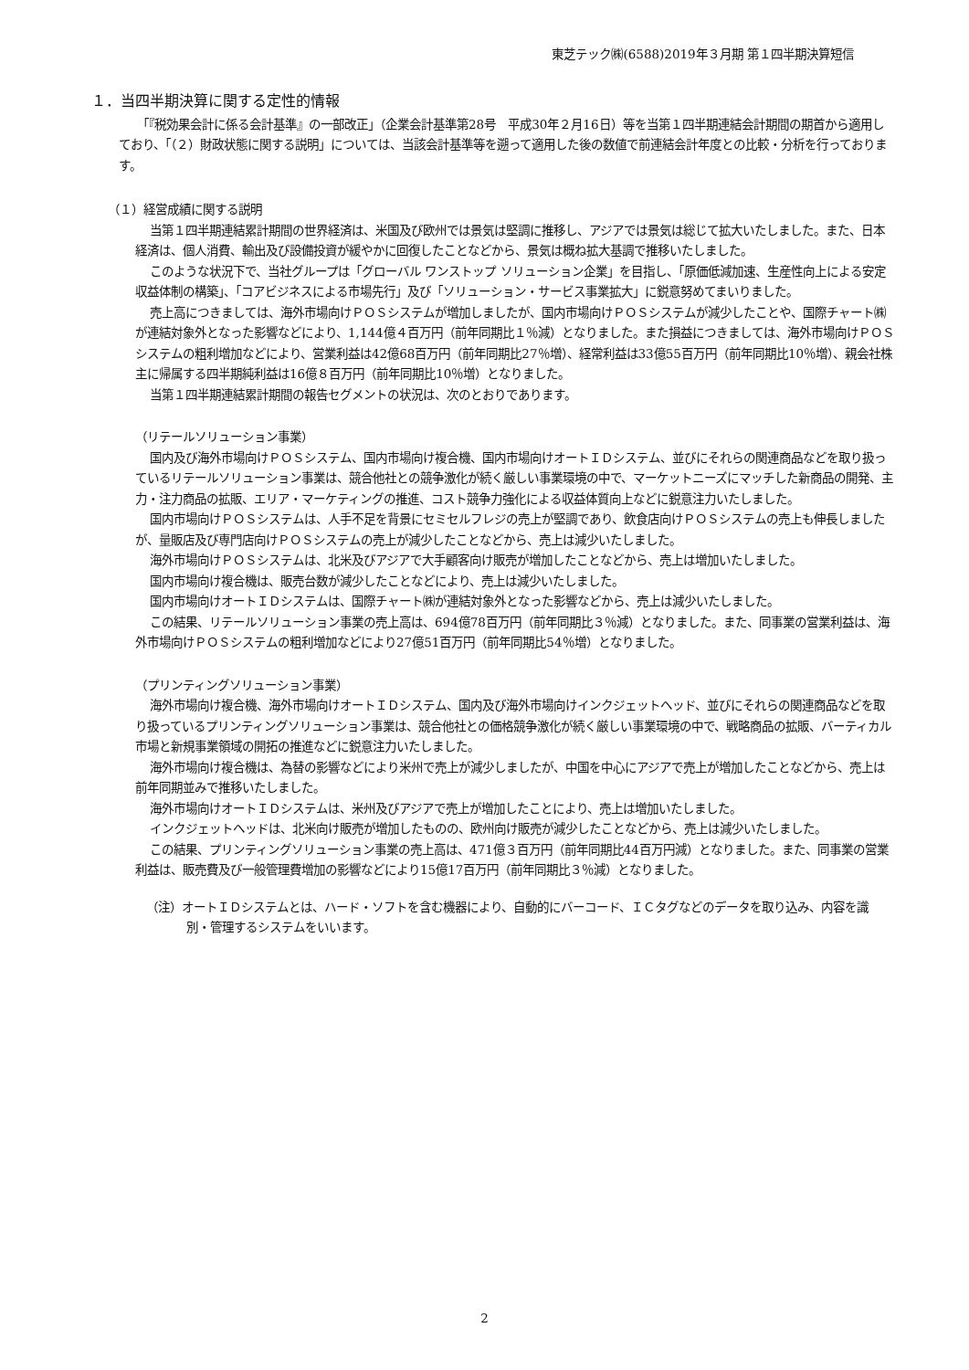東芝テック㈱(6588)2019年３月期 第１四半期決算短信
１．当四半期決算に関する定性的情報
「『税効果会計に係る会計基準』の一部改正」（企業会計基準第28号　平成30年２月16日）等を当第１四半期連結会計期間の期首から適用しており、「（２）財政状態に関する説明」については、当該会計基準等を遡って適用した後の数値で前連結会計年度との比較・分析を行っております。
（１）経営成績に関する説明
当第１四半期連結累計期間の世界経済は、米国及び欧州では景気は堅調に推移し、アジアでは景気は総じて拡大いたしました。また、日本経済は、個人消費、輸出及び設備投資が緩やかに回復したことなどから、景気は概ね拡大基調で推移いたしました。
このような状況下で、当社グループは「グローバル ワンストップ ソリューション企業」を目指し、「原価低減加速、生産性向上による安定収益体制の構築」、「コアビジネスによる市場先行」及び「ソリューション・サービス事業拡大」に鋭意努めてまいりました。
売上高につきましては、海外市場向けＰＯＳシステムが増加しましたが、国内市場向けＰＯＳシステムが減少したことや、国際チャート㈱が連結対象外となった影響などにより、1,144億４百万円（前年同期比１％減）となりました。また損益につきましては、海外市場向けＰＯＳシステムの粗利増加などにより、営業利益は42億68百万円（前年同期比27％増）、経常利益は33億55百万円（前年同期比10％増）、親会社株主に帰属する四半期純利益は16億８百万円（前年同期比10％増）となりました。
当第１四半期連結累計期間の報告セグメントの状況は、次のとおりであります。
（リテールソリューション事業）
国内及び海外市場向けＰＯＳシステム、国内市場向け複合機、国内市場向けオートＩＤシステム、並びにそれらの関連商品などを取り扱っているリテールソリューション事業は、競合他社との競争激化が続く厳しい事業環境の中で、マーケットニーズにマッチした新商品の開発、主力・注力商品の拡販、エリア・マーケティングの推進、コスト競争力強化による収益体質向上などに鋭意注力いたしました。
国内市場向けＰＯＳシステムは、人手不足を背景にセミセルフレジの売上が堅調であり、飲食店向けＰＯＳシステムの売上も伸長しましたが、量販店及び専門店向けＰＯＳシステムの売上が減少したことなどから、売上は減少いたしました。
海外市場向けＰＯＳシステムは、北米及びアジアで大手顧客向け販売が増加したことなどから、売上は増加いたしました。
国内市場向け複合機は、販売台数が減少したことなどにより、売上は減少いたしました。
国内市場向けオートＩＤシステムは、国際チャート㈱が連結対象外となった影響などから、売上は減少いたしました。
この結果、リテールソリューション事業の売上高は、694億78百万円（前年同期比３％減）となりました。また、同事業の営業利益は、海外市場向けＰＯＳシステムの粗利増加などにより27億51百万円（前年同期比54％増）となりました。
（プリンティングソリューション事業）
海外市場向け複合機、海外市場向けオートＩＤシステム、国内及び海外市場向けインクジェットヘッド、並びにそれらの関連商品などを取り扱っているプリンティングソリューション事業は、競合他社との価格競争激化が続く厳しい事業環境の中で、戦略商品の拡販、バーティカル市場と新規事業領域の開拓の推進などに鋭意注力いたしました。
海外市場向け複合機は、為替の影響などにより米州で売上が減少しましたが、中国を中心にアジアで売上が増加したことなどから、売上は前年同期並みで推移いたしました。
海外市場向けオートＩＤシステムは、米州及びアジアで売上が増加したことにより、売上は増加いたしました。
インクジェットヘッドは、北米向け販売が増加したものの、欧州向け販売が減少したことなどから、売上は減少いたしました。
この結果、プリンティングソリューション事業の売上高は、471億３百万円（前年同期比44百万円減）となりました。また、同事業の営業利益は、販売費及び一般管理費増加の影響などにより15億17百万円（前年同期比３％減）となりました。
（注）オートＩＤシステムとは、ハード・ソフトを含む機器により、自動的にバーコード、ＩＣタグなどのデータを取り込み、内容を識別・管理するシステムをいいます。
2